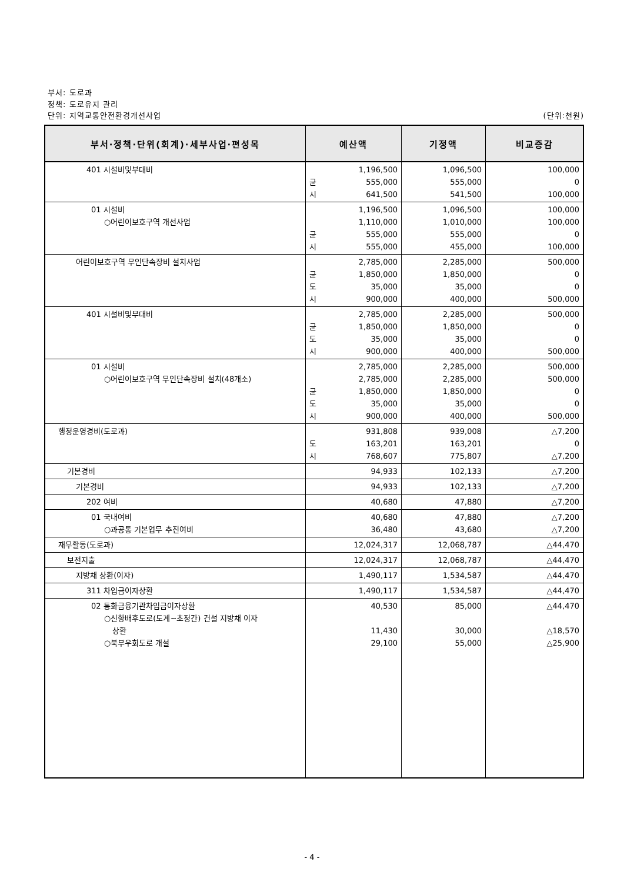부서: 도로과
정책: 도로유지 관리
단위: 지역교통안전환경개선사업 (단위:천원)
| 부서·정책·단위(회계)·세부사업·편성목 | 예산액 | 기정액 | 비교증감 |
| --- | --- | --- | --- |
| 401 시설비및부대비 | 1,196,500 균 555,000 시 641,500 | 1,096,500 555,000 541,500 | 100,000 0 100,000 |
| 01 시설비 ○어린이보호구역 개선사업 | 1,196,500 1,110,000 균 555,000 시 555,000 | 1,096,500 1,010,000 555,000 455,000 | 100,000 100,000 0 100,000 |
| 어린이보호구역 무인단속장비 설치사업 | 2,785,000 균 1,850,000 도 35,000 시 900,000 | 2,285,000 1,850,000 35,000 400,000 | 500,000 0 0 500,000 |
| 401 시설비및부대비 | 2,785,000 균 1,850,000 도 35,000 시 900,000 | 2,285,000 1,850,000 35,000 400,000 | 500,000 0 0 500,000 |
| 01 시설비 ○어린이보호구역 무인단속장비 설치(48개소) | 2,785,000 2,785,000 균 1,850,000 도 35,000 시 900,000 | 2,285,000 2,285,000 1,850,000 35,000 400,000 | 500,000 500,000 0 0 500,000 |
| 행정운영경비(도로과) | 931,808 도 163,201 시 768,607 | 939,008 163,201 775,807 | △7,200 0 △7,200 |
| 기본경비 | 94,933 | 102,133 | △7,200 |
| 기본경비 | 94,933 | 102,133 | △7,200 |
| 202 여비 | 40,680 | 47,880 | △7,200 |
| 01 국내여비 ○과공통 기본업무 추진여비 | 40,680 36,480 | 47,880 43,680 | △7,200 △7,200 |
| 재무활동(도로과) | 12,024,317 | 12,068,787 | △44,470 |
| 보전지출 | 12,024,317 | 12,068,787 | △44,470 |
| 지방채 상환(이자) | 1,490,117 | 1,534,587 | △44,470 |
| 311 차입금이자상환 | 1,490,117 | 1,534,587 | △44,470 |
| 02 통화금융기관차입금이자상환 ○신항배후도로(도계~초정간) 건설 지방채 이자 상환 ○북부우회도로 개설 | 40,530 11,430 29,100 | 85,000 30,000 55,000 | △44,470 △18,570 △25,900 |
- 4 -